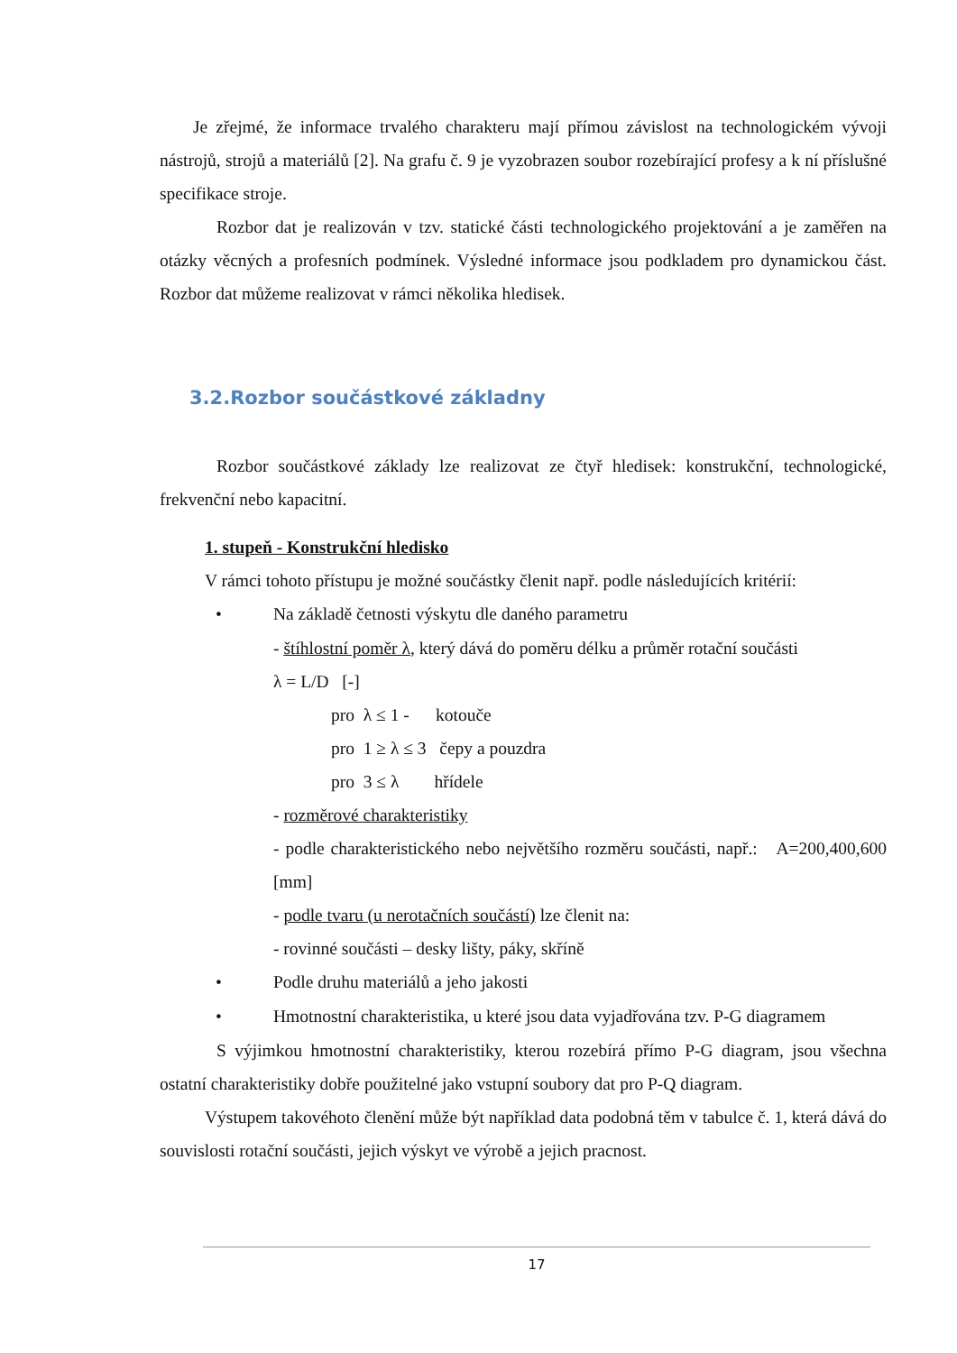Je zřejmé, že informace trvalého charakteru mají přímou závislost na technologickém vývoji nástrojů, strojů a materiálů [2]. Na grafu č. 9 je vyzobrazen soubor rozebírající profesy a k ní příslušné specifikace stroje.
Rozbor dat je realizován v tzv. statické části technologického projektování a je zaměřen na otázky věcných a profesních podmínek. Výsledné informace jsou podkladem pro dynamickou část. Rozbor dat můžeme realizovat v rámci několika hledisek.
3.2.Rozbor součástkové základny
Rozbor součástkové základy lze realizovat ze čtyř hledisek: konstrukční, technologické, frekvenční nebo kapacitní.
1. stupeň - Konstrukční hledisko
V rámci tohoto přístupu je možné součástky členit např. podle následujících kritérií:
• Na základě četnosti výskytu dle daného parametru
- štíhlostní poměr λ, který dává do poměru délku a průměr rotační součásti
λ = L/D [-]
pro λ ≤ 1 - kotouče
pro 1 ≥ λ ≤ 3 čepy a pouzdra
pro 3 ≤ λ hřídele
- rozměrové charakteristiky
- podle charakteristického nebo největšího rozměru součásti, např.: A=200,400,600 [mm]
- podle tvaru (u nerotačních součástí) lze členit na:
- rovinné součásti – desky lišty, páky, skříně
• Podle druhu materiálů a jeho jakosti
• Hmotnostní charakteristika, u které jsou data vyjadřována tzv. P-G diagramem
S výjimkou hmotnostní charakteristiky, kterou rozebírá přímo P-G diagram, jsou všechna ostatní charakteristiky dobře použitelné jako vstupní soubory dat pro P-Q diagram.
Výstupem takovéhoto členění může být například data podobná těm v tabulce č. 1, která dává do souvislosti rotační součásti, jejich výskyt ve výrobě a jejich pracnost.
17